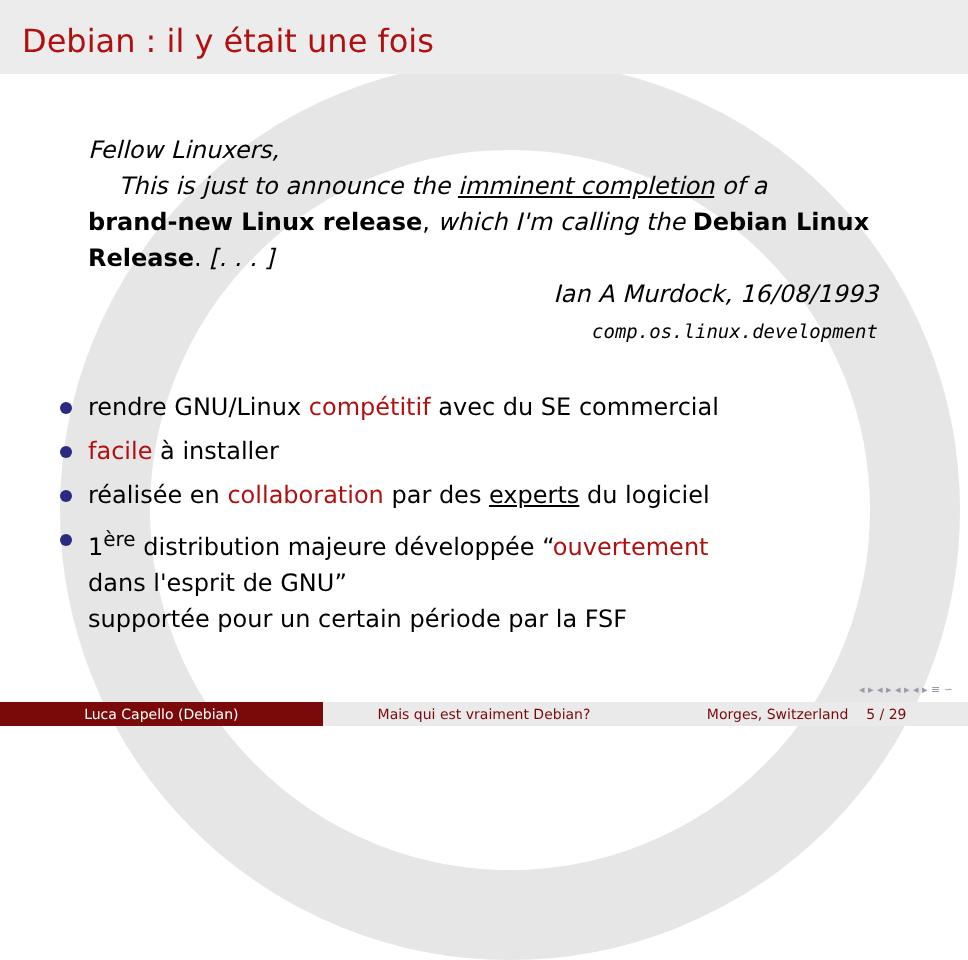Debian : il y était une fois
Fellow Linuxers,
This is just to announce the imminent completion of a
brand-new Linux release, which I'm calling the Debian Linux Release. [. . . ]
Ian A Murdock, 16/08/1993
comp.os.linux.development
rendre GNU/Linux compétitif avec du SE commercial
facile à installer
réalisée en collaboration par des experts du logiciel
1<sup>ère</sup> distribution majeure développée “ouvertement
dans l'esprit de GNU”
supportée pour un certain période par la FSF
◂ ▸ ◂ ▸ ◂ ▸ ◂ ▸ ≡ ∽
Luca Capello (Debian) Mais qui est vraiment Debian? Morges, Switzerland 5 / 29